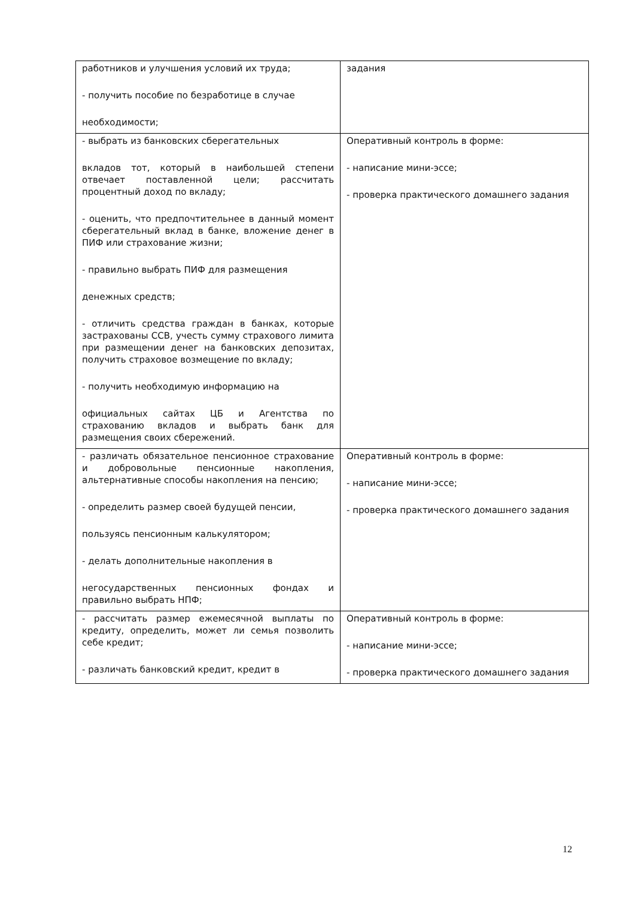| работников и улучшения условий их труда; - получить пособие по безработице в случае необходимости; | задания |
| - выбрать из банковских сберегательных вкладов тот, который в наибольшей степени отвечает поставленной цели; рассчитать процентный доход по вкладу; - оценить, что предпочтительнее в данный момент сберегательный вклад в банке, вложение денег в ПИФ или страхование жизни; - правильно выбрать ПИФ для размещения денежных средств; - отличить средства граждан в банках, которые застрахованы ССВ, учесть сумму страхового лимита при размещении денег на банковских депозитах, получить страховое возмещение по вкладу; - получить необходимую информацию на официальных сайтах ЦБ и Агентства по страхованию вкладов и выбрать банк для размещения своих сбережений. | Оперативный контроль в форме: - написание мини-эссе; - проверка практического домашнего задания |
| - различать обязательное пенсионное страхование и добровольные пенсионные накопления, альтернативные способы накопления на пенсию; - определить размер своей будущей пенсии, пользуясь пенсионным калькулятором; - делать дополнительные накопления в негосударственных пенсионных фондах и правильно выбрать НПФ; | Оперативный контроль в форме: - написание мини-эссе; - проверка практического домашнего задания |
| - рассчитать размер ежемесячной выплаты по кредиту, определить, может ли семья позволить себе кредит; - различать банковский кредит, кредит в | Оперативный контроль в форме: - написание мини-эссе; - проверка практического домашнего задания |
12